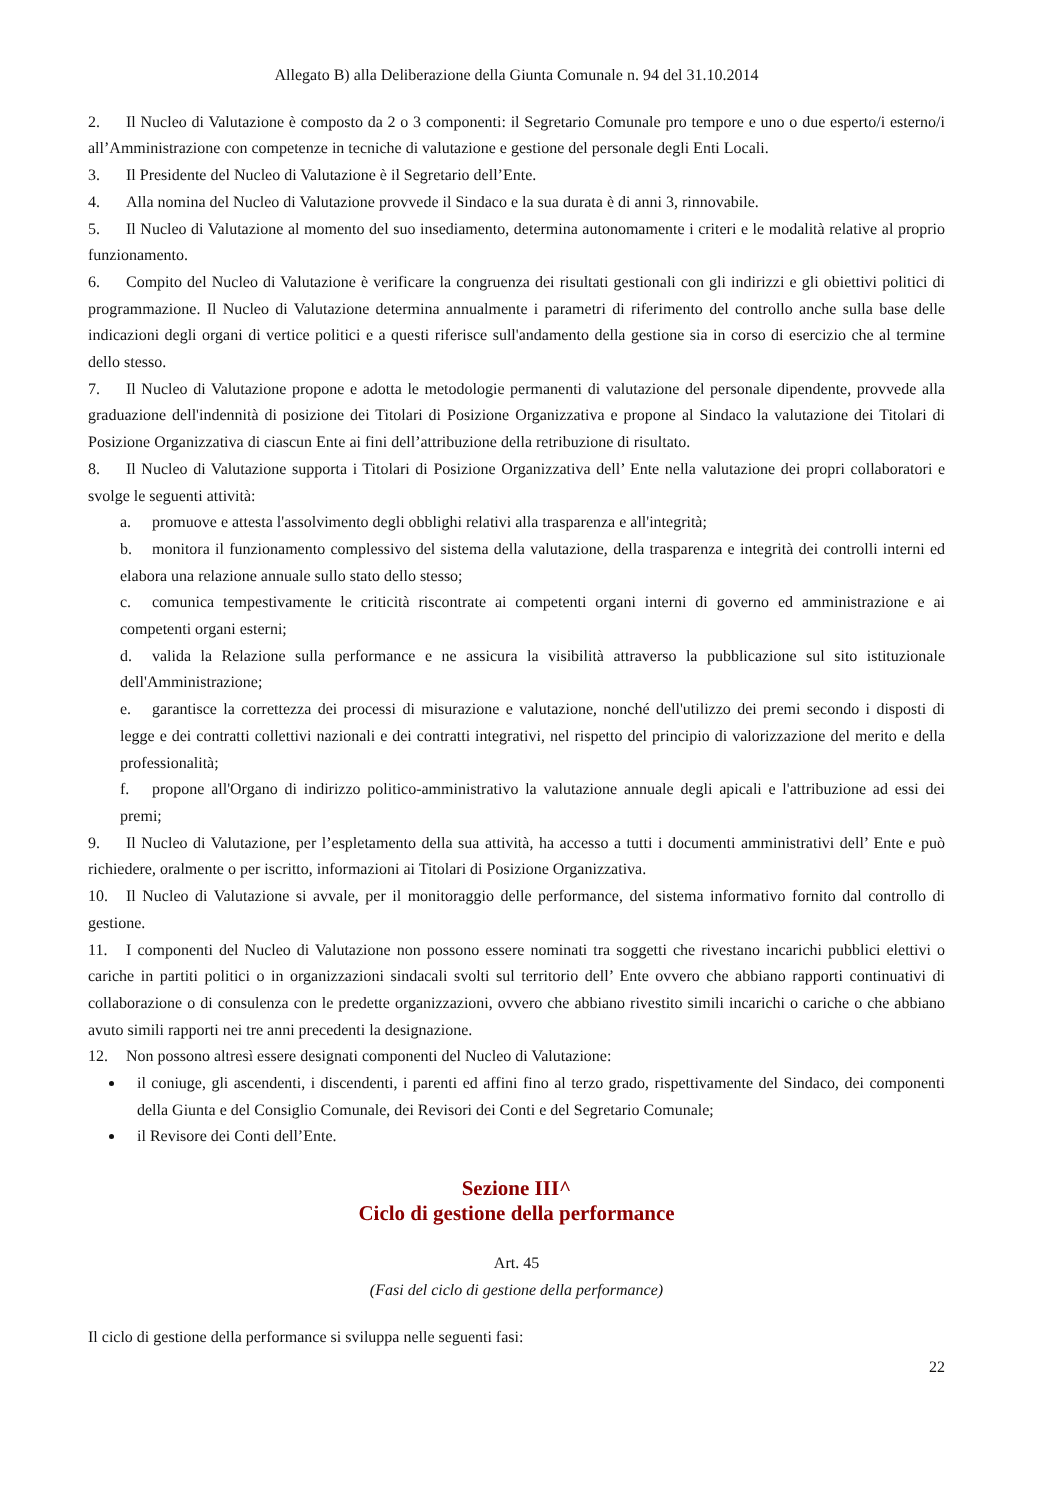Allegato B) alla Deliberazione della Giunta Comunale n. 94 del 31.10.2014
2. Il Nucleo di Valutazione è composto da 2 o 3 componenti: il Segretario Comunale pro tempore e uno o due esperto/i esterno/i all’Amministrazione con competenze in tecniche di valutazione e gestione del personale degli Enti Locali.
3. Il Presidente del Nucleo di Valutazione è il Segretario dell’Ente.
4. Alla nomina del Nucleo di Valutazione provvede il Sindaco e la sua durata è di anni 3, rinnovabile.
5. Il Nucleo di Valutazione al momento del suo insediamento, determina autonomamente i criteri e le modalità relative al proprio funzionamento.
6. Compito del Nucleo di Valutazione è verificare la congruenza dei risultati gestionali con gli indirizzi e gli obiettivi politici di programmazione. Il Nucleo di Valutazione determina annualmente i parametri di riferimento del controllo anche sulla base delle indicazioni degli organi di vertice politici e a questi riferisce sull'andamento della gestione sia in corso di esercizio che al termine dello stesso.
7. Il Nucleo di Valutazione propone e adotta le metodologie permanenti di valutazione del personale dipendente, provvede alla graduazione dell'indennità di posizione dei Titolari di Posizione Organizzativa e propone al Sindaco la valutazione dei Titolari di Posizione Organizzativa di ciascun Ente ai fini dell’attribuzione della retribuzione di risultato.
8. Il Nucleo di Valutazione supporta i Titolari di Posizione Organizzativa dell’ Ente nella valutazione dei propri collaboratori e svolge le seguenti attività:
a. promuove e attesta l'assolvimento degli obblighi relativi alla trasparenza e all'integrità;
b. monitora il funzionamento complessivo del sistema della valutazione, della trasparenza e integrità dei controlli interni ed elabora una relazione annuale sullo stato dello stesso;
c. comunica tempestivamente le criticità riscontrate ai competenti organi interni di governo ed amministrazione e ai competenti organi esterni;
d. valida la Relazione sulla performance e ne assicura la visibilità attraverso la pubblicazione sul sito istituzionale dell'Amministrazione;
e. garantisce la correttezza dei processi di misurazione e valutazione, nonché dell'utilizzo dei premi secondo i disposti di legge e dei contratti collettivi nazionali e dei contratti integrativi, nel rispetto del principio di valorizzazione del merito e della professionalità;
f. propone all'Organo di indirizzo politico-amministrativo la valutazione annuale degli apicali e l'attribuzione ad essi dei premi;
9. Il Nucleo di Valutazione, per l’espletamento della sua attività, ha accesso a tutti i documenti amministrativi dell’ Ente e può richiedere, oralmente o per iscritto, informazioni ai Titolari di Posizione Organizzativa.
10. Il Nucleo di Valutazione si avvale, per il monitoraggio delle performance, del sistema informativo fornito dal controllo di gestione.
11. I componenti del Nucleo di Valutazione non possono essere nominati tra soggetti che rivestano incarichi pubblici elettivi o cariche in partiti politici o in organizzazioni sindacali svolti sul territorio dell’ Ente ovvero che abbiano rapporti continuativi di collaborazione o di consulenza con le predette organizzazioni, ovvero che abbiano rivestito simili incarichi o cariche o che abbiano avuto simili rapporti nei tre anni precedenti la designazione.
12. Non possono altresì essere designati componenti del Nucleo di Valutazione:
il coniuge, gli ascendenti, i discendenti, i parenti ed affini fino al terzo grado, rispettivamente del Sindaco, dei componenti della Giunta e del Consiglio Comunale, dei Revisori dei Conti e del Segretario Comunale;
il Revisore dei Conti dell’Ente.
Sezione III^
Ciclo di gestione della performance
Art. 45
(Fasi del ciclo di gestione della performance)
Il ciclo di gestione della performance si sviluppa nelle seguenti fasi:
22